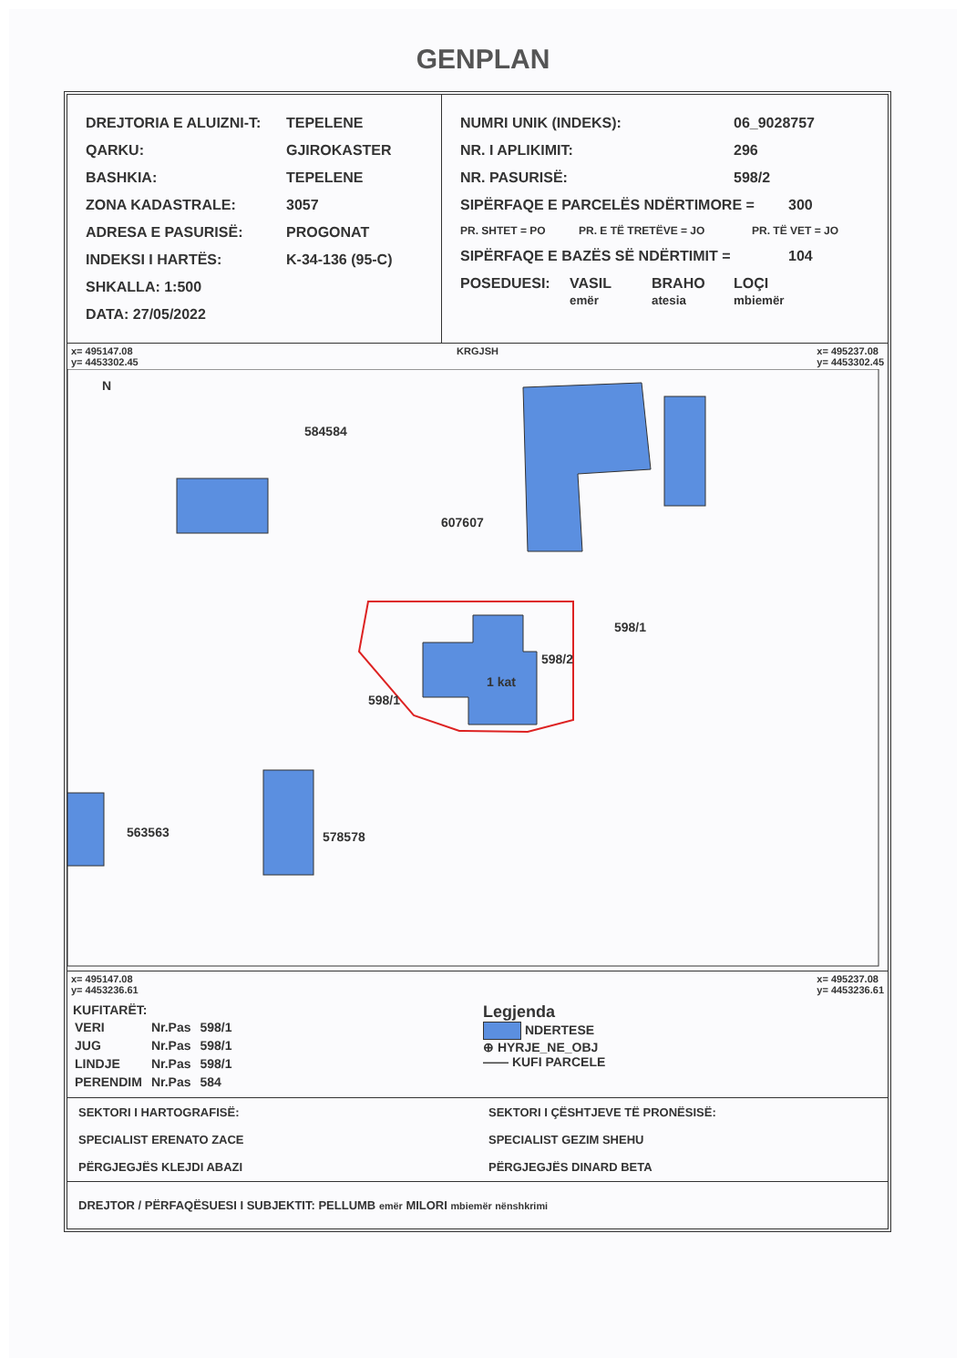GENPLAN
DREJTORIA E ALUIZNI-T: TEPELENE
QARKU: GJIROKASTER
BASHKIA: TEPELENE
ZONA KADASTRALE: 3057
ADRESA E PASURISË: PROGONAT
INDEKSI I HARTËS: K-34-136 (95-C)
SHKALLA: 1:500
DATA: 27/05/2022
NUMRI UNIK (INDEKS): 06_9028757
NR. I APLIKIMIT: 296
NR. PASURISË: 598/2
SIPËRFAQE E PARCELËS NDËRTIMORE = 300
PR. SHTET = PO PR. E TË TRETËVE = JO PR. TË VET = JO
SIPËRFAQE E BAZËS SË NDËRTIMIT = 104
POSEDUESI: VASIL
emër BRAHO
atesia LOÇI
mbiemër
x= 495147.08
y= 4453302.45 KRGJSH x= 495237.08
y= 4453302.45
584584
607607
598/1
598/2
1 kat
598/1
563563 578578
N
x= 495147.08
y= 4453236.61 x= 495237.08
y= 4453236.61
KUFITARËT:
| VERI | Nr.Pas | 598/1 |
| JUG | Nr.Pas | 598/1 |
| LINDJE | Nr.Pas | 598/1 |
| PERENDIM | Nr.Pas | 584 |
Legjenda
NDERTESE
⊕ HYRJE_NE_OBJ
—— KUFI PARCELE
SEKTORI I HARTOGRAFISË:
SPECIALIST ERENATO ZACE
PËRGJEGJËS KLEJDI ABAZI
SEKTORI I ÇËSHTJEVE TË PRONËSISË:
SPECIALIST GEZIM SHEHU
PËRGJEGJËS DINARD BETA
DREJTOR / PËRFAQËSUESI I SUBJEKTIT: PELLUMB emër MILORI mbiemër nënshkrimi